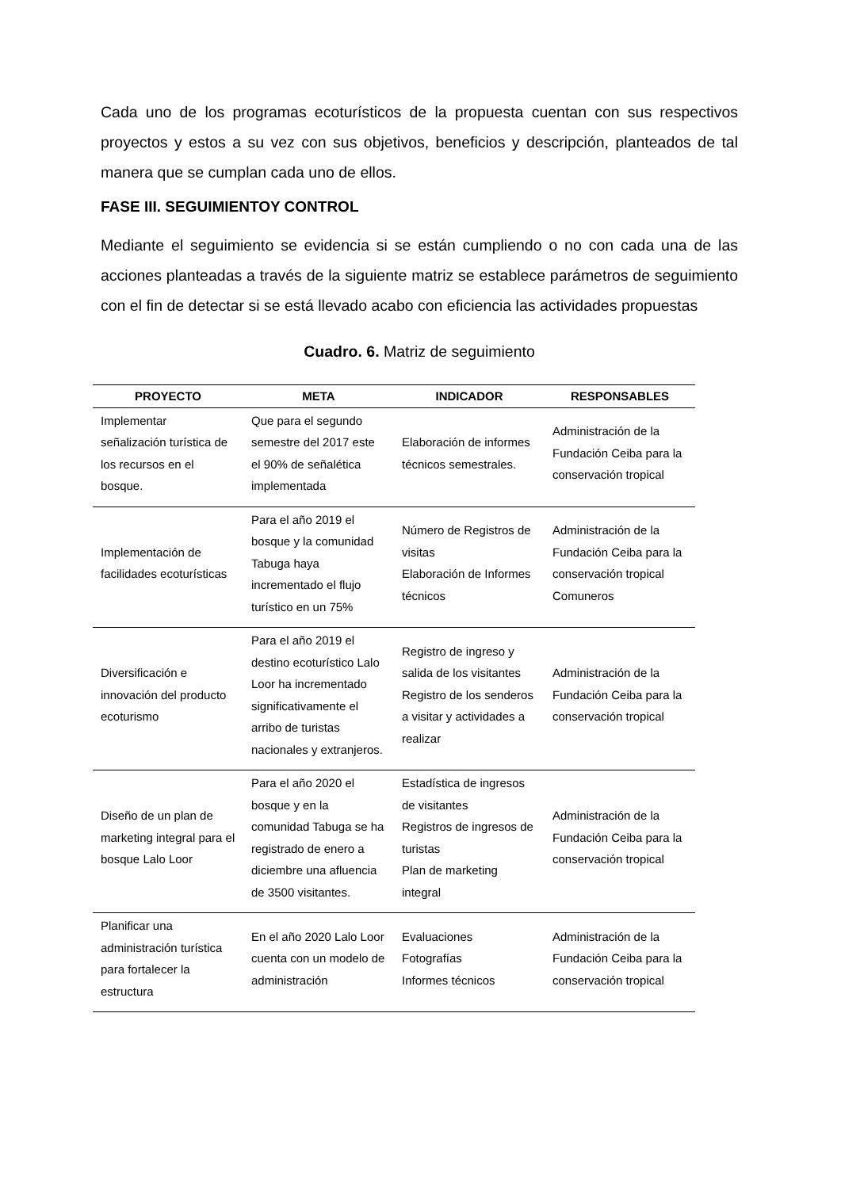Cada uno de los programas ecoturísticos de la propuesta cuentan con sus respectivos proyectos y estos a su vez con sus objetivos, beneficios y descripción, planteados de tal manera que se cumplan cada uno de ellos.
FASE III. SEGUIMIENTOY CONTROL
Mediante el seguimiento se evidencia si se están cumpliendo o no con cada una de las acciones planteadas a través de la siguiente matriz se establece parámetros de seguimiento con el fin de detectar si se está llevado acabo con eficiencia las actividades propuestas
Cuadro. 6. Matriz de seguimiento
| PROYECTO | META | INDICADOR | RESPONSABLES |
| --- | --- | --- | --- |
| Implementar señalización turística de los recursos en el bosque. | Que para el segundo semestre del 2017 este el 90% de señalética implementada | Elaboración de informes técnicos semestrales. | Administración de la Fundación Ceiba para la conservación tropical |
| Implementación de facilidades ecoturísticas | Para el año 2019 el bosque y la comunidad Tabuga haya incrementado el flujo turístico en un 75% | Número de Registros de visitas Elaboración de Informes técnicos | Administración de la Fundación Ceiba para la conservación tropical Comuneros |
| Diversificación e innovación del producto ecoturismo | Para el año 2019 el destino ecoturístico Lalo Loor ha incrementado significativamente el arribo de turistas nacionales y extranjeros. | Registro de ingreso y salida de los visitantes Registro de los senderos a visitar y actividades a realizar | Administración de la Fundación Ceiba para la conservación tropical |
| Diseño de un plan de marketing integral para el bosque Lalo Loor | Para el año 2020 el bosque y en la comunidad Tabuga se ha registrado de enero a diciembre una afluencia de 3500 visitantes. | Estadística de ingresos de visitantes Registros de ingresos de turistas Plan de marketing integral | Administración de la Fundación Ceiba para la conservación tropical |
| Planificar una administración turística para fortalecer la estructura | En el año 2020 Lalo Loor cuenta con un modelo de administración | Evaluaciones Fotografías Informes técnicos | Administración de la Fundación Ceiba para la conservación tropical |